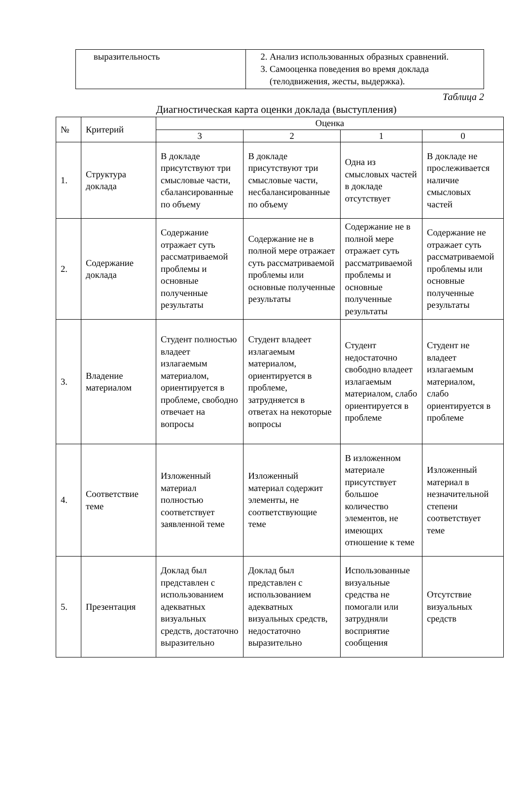| выразительность | 2. Анализ использованных образных сравнений. 3. Самооценка поведения во время доклада (телодвижения, жесты, выдержка). |
Таблица 2
Диагностическая карта оценки доклада (выступления)
| № | Критерий | Оценка | | | |
| --- | --- | --- | --- | --- | --- |
| | | 3 | 2 | 1 | 0 |
| 1. | Структура доклада | В докладе присутствуют три смысловые части, сбалансированные по объему | В докладе присутствуют три смысловые части, несбалансированные по объему | Одна из смысловых частей в докладе отсутствует | В докладе не прослеживается наличие смысловых частей |
| 2. | Содержание доклада | Содержание отражает суть рассматриваемой проблемы и основные полученные результаты | Содержание не в полной мере отражает суть рассматриваемой проблемы или основные полученные результаты | Содержание не в полной мере отражает суть рассматриваемой проблемы и основные полученные результаты | Содержание не отражает суть рассматриваемой проблемы или основные полученные результаты |
| 3. | Владение материалом | Студент полностью владеет излагаемым материалом, ориентируется в проблеме, свободно отвечает на вопросы | Студент владеет излагаемым материалом, ориентируется в проблеме, затрудняется в ответах на некоторые вопросы | Студент недостаточно свободно владеет излагаемым материалом, слабо ориентируется в проблеме | Студент не владеет излагаемым материалом, слабо ориентируется в проблеме |
| 4. | Соответствие теме | Изложенный материал полностью соответствует заявленной теме | Изложенный материал содержит элементы, не соответствующие теме | В изложенном материале присутствует большое количество элементов, не имеющих отношение к теме | Изложенный материал в незначительной степени соответствует теме |
| 5. | Презентация | Доклад был представлен с использованием адекватных визуальных средств, достаточно выразительно | Доклад был представлен с использованием адекватных визуальных средств, недостаточно выразительно | Использованные визуальные средства не помогали или затрудняли восприятие сообщения | Отсутствие визуальных средств |